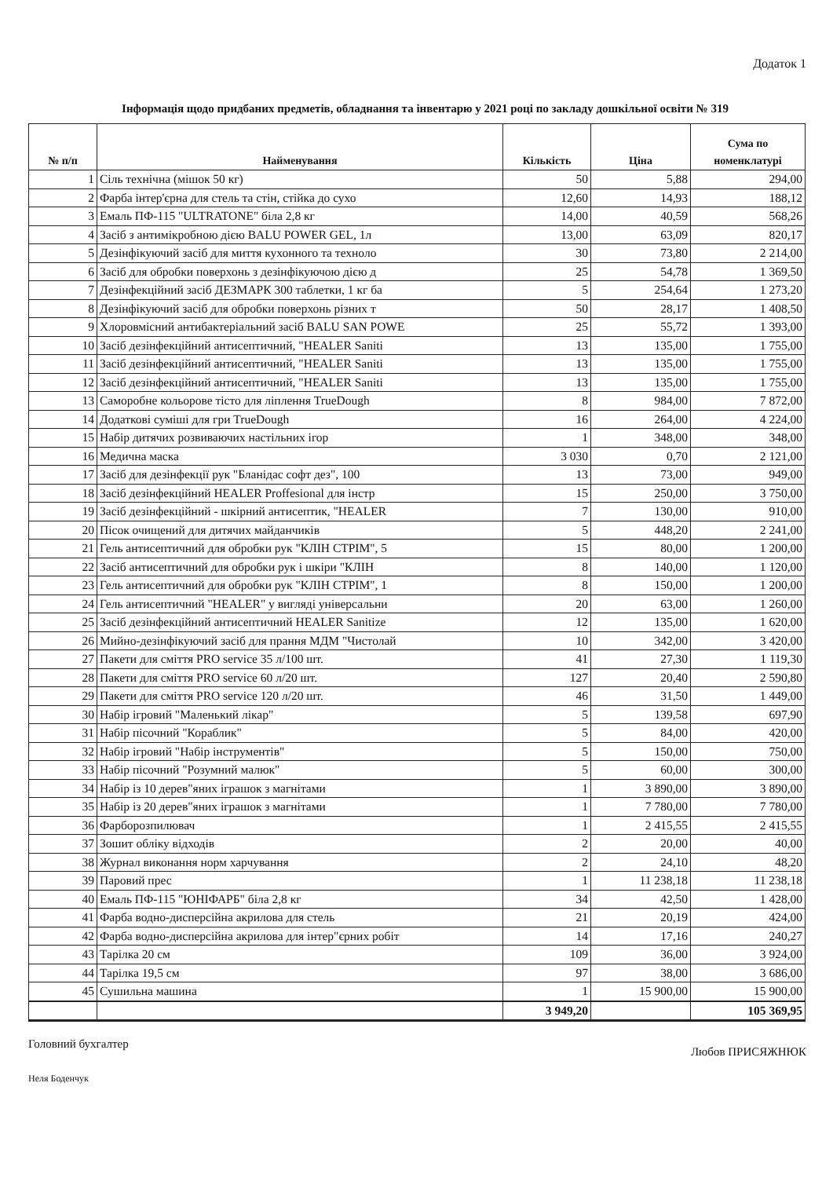Додаток 1
Інформація щодо придбаних предметів, обладнання та інвентарю у 2021 році по закладу дошкільної освіти № 319
| № п/п | Найменування | Кількість | Ціна | Сума по номенклатурі |
| --- | --- | --- | --- | --- |
| 1 | Сіль технічна (мішок 50 кг) | 50 | 5,88 | 294,00 |
| 2 | Фарба інтер'єрна для стель та стін, стійка до сухо | 12,60 | 14,93 | 188,12 |
| 3 | Емаль ПФ-115 "ULTRATONE" біла 2,8 кг | 14,00 | 40,59 | 568,26 |
| 4 | Засіб з антимікробною дією BALU POWER GEL, 1л | 13,00 | 63,09 | 820,17 |
| 5 | Дезінфікуючий засіб для миття кухонного та техноло | 30 | 73,80 | 2 214,00 |
| 6 | Засіб для обробки поверхонь з дезінфікуючою дією д | 25 | 54,78 | 1 369,50 |
| 7 | Дезінфекційний засіб ДЕЗМАРК 300 таблетки, 1 кг ба | 5 | 254,64 | 1 273,20 |
| 8 | Дезінфікуючий засіб для обробки поверхонь різних т | 50 | 28,17 | 1 408,50 |
| 9 | Хлоровмісний антибактеріальний засіб BALU SAN POWE | 25 | 55,72 | 1 393,00 |
| 10 | Засіб дезінфекційний антисептичний, "HEALER Saniti | 13 | 135,00 | 1 755,00 |
| 11 | Засіб дезінфекційний антисептичний, "HEALER Saniti | 13 | 135,00 | 1 755,00 |
| 12 | Засіб дезінфекційний антисептичний, "HEALER Saniti | 13 | 135,00 | 1 755,00 |
| 13 | Саморобне кольорове тісто для ліплення TrueDough | 8 | 984,00 | 7 872,00 |
| 14 | Додаткові суміші для гри TrueDough | 16 | 264,00 | 4 224,00 |
| 15 | Набір дитячих розвиваючих настільних ігор | 1 | 348,00 | 348,00 |
| 16 | Медична маска | 3 030 | 0,70 | 2 121,00 |
| 17 | Засіб для дезінфекції рук "Бланідас софт дез", 100 | 13 | 73,00 | 949,00 |
| 18 | Засіб дезінфекційний HEALER Proffesional для інстр | 15 | 250,00 | 3 750,00 |
| 19 | Засіб дезінфекційний - шкірний антисептик, "HEALER | 7 | 130,00 | 910,00 |
| 20 | Пісок очищений для дитячих майданчиків | 5 | 448,20 | 2 241,00 |
| 21 | Гель антисептичний для обробки рук "КЛІН СТРІМ", 5 | 15 | 80,00 | 1 200,00 |
| 22 | Засіб антисептичний для обробки рук і шкіри "КЛІН | 8 | 140,00 | 1 120,00 |
| 23 | Гель антисептичний для обробки рук "КЛІН СТРІМ", 1 | 8 | 150,00 | 1 200,00 |
| 24 | Гель антисептичний "HEALER" у вигляді універсальни | 20 | 63,00 | 1 260,00 |
| 25 | Засіб дезінфекційний антисептичний HEALER Sanitize | 12 | 135,00 | 1 620,00 |
| 26 | Мийно-дезінфікуючий засіб для прання МДМ "Чистолай | 10 | 342,00 | 3 420,00 |
| 27 | Пакети для сміття PRO service 35 л/100 шт. | 41 | 27,30 | 1 119,30 |
| 28 | Пакети для сміття PRO service 60 л/20 шт. | 127 | 20,40 | 2 590,80 |
| 29 | Пакети для сміття PRO service 120 л/20 шт. | 46 | 31,50 | 1 449,00 |
| 30 | Набір ігровий "Маленький лікар" | 5 | 139,58 | 697,90 |
| 31 | Набір пісочний "Кораблик" | 5 | 84,00 | 420,00 |
| 32 | Набір ігровий "Набір інструментів" | 5 | 150,00 | 750,00 |
| 33 | Набір пісочний "Розумний малюк" | 5 | 60,00 | 300,00 |
| 34 | Набір із 10 дерев"яних іграшок з магнітами | 1 | 3 890,00 | 3 890,00 |
| 35 | Набір із 20 дерев"яних іграшок з магнітами | 1 | 7 780,00 | 7 780,00 |
| 36 | Фарборозпилювач | 1 | 2 415,55 | 2 415,55 |
| 37 | Зошит обліку відходів | 2 | 20,00 | 40,00 |
| 38 | Журнал виконання норм харчування | 2 | 24,10 | 48,20 |
| 39 | Паровий прес | 1 | 11 238,18 | 11 238,18 |
| 40 | Емаль ПФ-115 "ЮНІФАРБ" біла 2,8 кг | 34 | 42,50 | 1 428,00 |
| 41 | Фарба водно-дисперсійна акрилова для стель | 21 | 20,19 | 424,00 |
| 42 | Фарба водно-дисперсійна акрилова для інтер"єрних робіт | 14 | 17,16 | 240,27 |
| 43 | Тарілка 20 см | 109 | 36,00 | 3 924,00 |
| 44 | Тарілка 19,5 см | 97 | 38,00 | 3 686,00 |
| 45 | Сушильна машина | 1 | 15 900,00 | 15 900,00 |
| | | 3 949,20 | | 105 369,95 |
Головний бухгалтер Любов ПРИСЯЖНЮК
Неля Боденчук